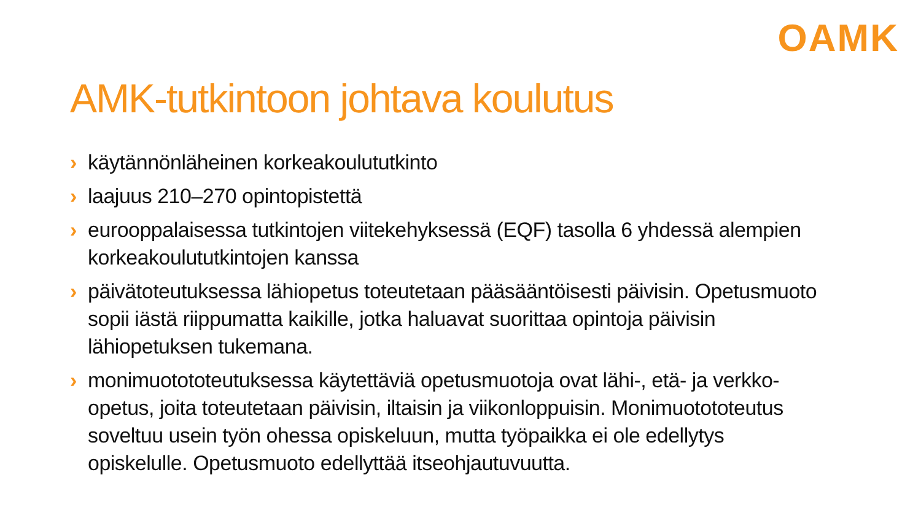OAMK
AMK-tutkintoon johtava koulutus
› käytännönläheinen korkeakoulututkinto
› laajuus 210–270 opintopistettä
› eurooppalaisessa tutkintojen viitekehyksessä (EQF) tasolla 6 yhdessä alempien korkeakoulututkintojen kanssa
› päivätoteutuksessa lähiopetus toteutetaan pääsääntöisesti päivisin. Opetusmuoto sopii iästä riippumatta kaikille, jotka haluavat suorittaa opintoja päivisin lähiopetuksen tukemana.
› monimuotototeutuksessa käytettäviä opetusmuotoja ovat lähi-, etä- ja verkko-opetus, joita toteutetaan päivisin, iltaisin ja viikonloppuisin. Monimuotototeutus soveltuu usein työn ohessa opiskeluun, mutta työpaikka ei ole edellytys opiskelulle. Opetusmuoto edellyttää itseohjautuvuutta.